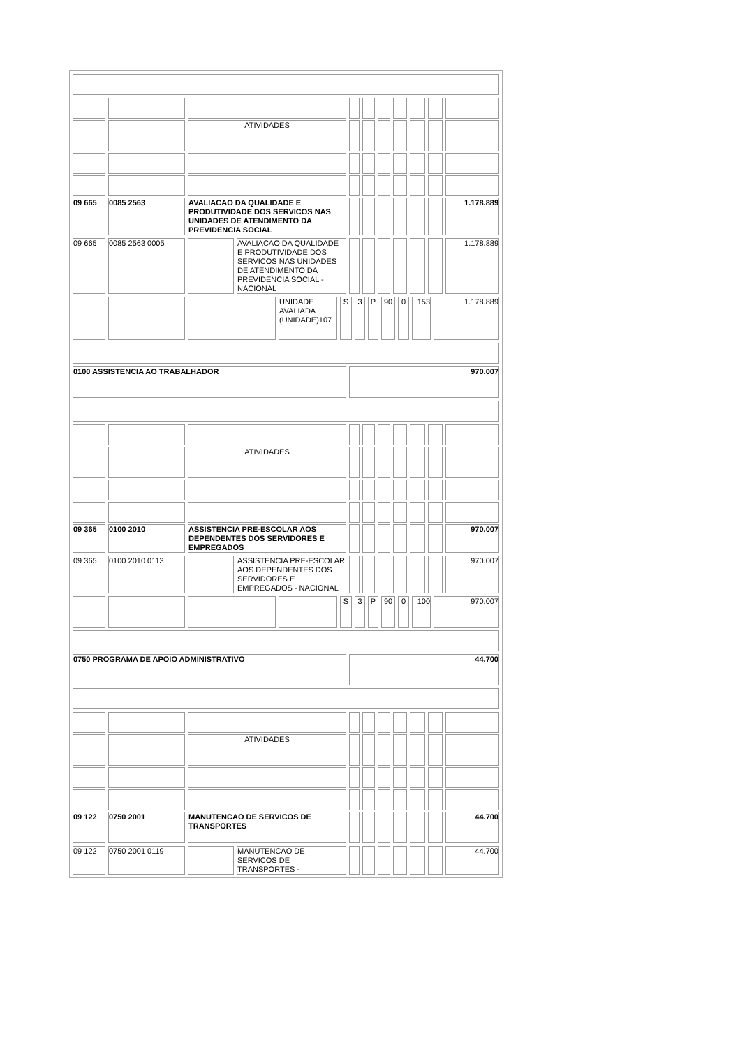| | | ATIVIDADES | | | | | | | |
| 09 665 | 0085 2563 | AVALIACAO DA QUALIDADE E PRODUTIVIDADE DOS SERVICOS NAS UNIDADES DE ATENDIMENTO DA PREVIDENCIA SOCIAL | | | | | | | 1.178.889 |
| 09 665 | 0085 2563 0005 | | AVALIACAO DA QUALIDADE E PRODUTIVIDADE DOS SERVICOS NAS UNIDADES DE ATENDIMENTO DA PREVIDENCIA SOCIAL - NACIONAL | | | | | | | 1.178.889 |
| | | | UNIDADE AVALIADA (UNIDADE)107 | S | 3 | P | 90 | 0 | 153 | 1.178.889 |
| 0100 ASSISTENCIA AO TRABALHADOR | 970.007 |
| | | ATIVIDADES | | | | | | | |
| 09 365 | 0100 2010 | ASSISTENCIA PRE-ESCOLAR AOS DEPENDENTES DOS SERVIDORES E EMPREGADOS | | | | | | | 970.007 |
| 09 365 | 0100 2010 0113 | | ASSISTENCIA PRE-ESCOLAR AOS DEPENDENTES DOS SERVIDORES E EMPREGADOS - NACIONAL | | | | | | | 970.007 |
| | | | | S | 3 | P | 90 | 0 | 100 | 970.007 |
| 0750 PROGRAMA DE APOIO ADMINISTRATIVO | 44.700 |
| | | ATIVIDADES | | | | | | | |
| 09 122 | 0750 2001 | MANUTENCAO DE SERVICOS DE TRANSPORTES | | | | | | | 44.700 |
| 09 122 | 0750 2001 0119 | | MANUTENCAO DE SERVICOS DE TRANSPORTES - | | | | | | | 44.700 |